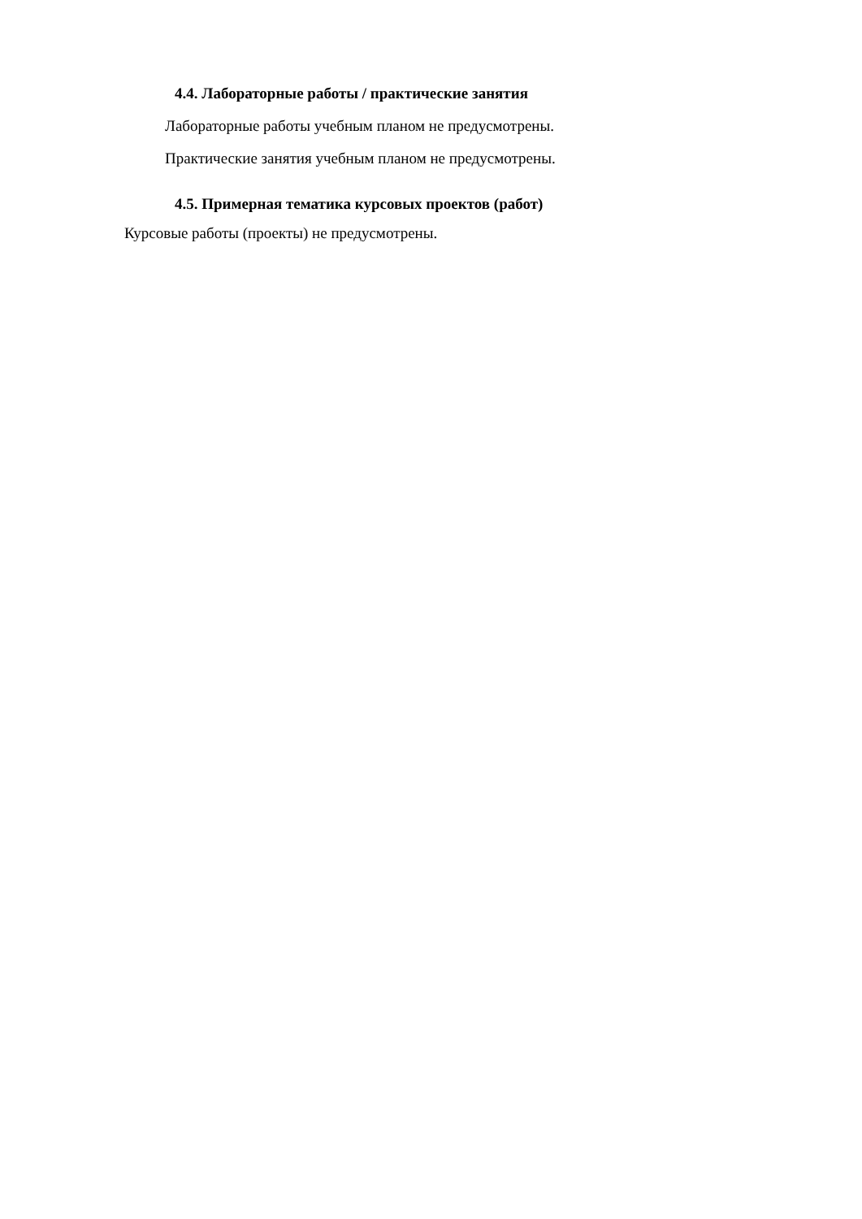4.4. Лабораторные работы / практические занятия
Лабораторные работы учебным планом не предусмотрены.
Практические занятия учебным планом не предусмотрены.
4.5. Примерная тематика курсовых проектов (работ)
Курсовые работы (проекты) не предусмотрены.